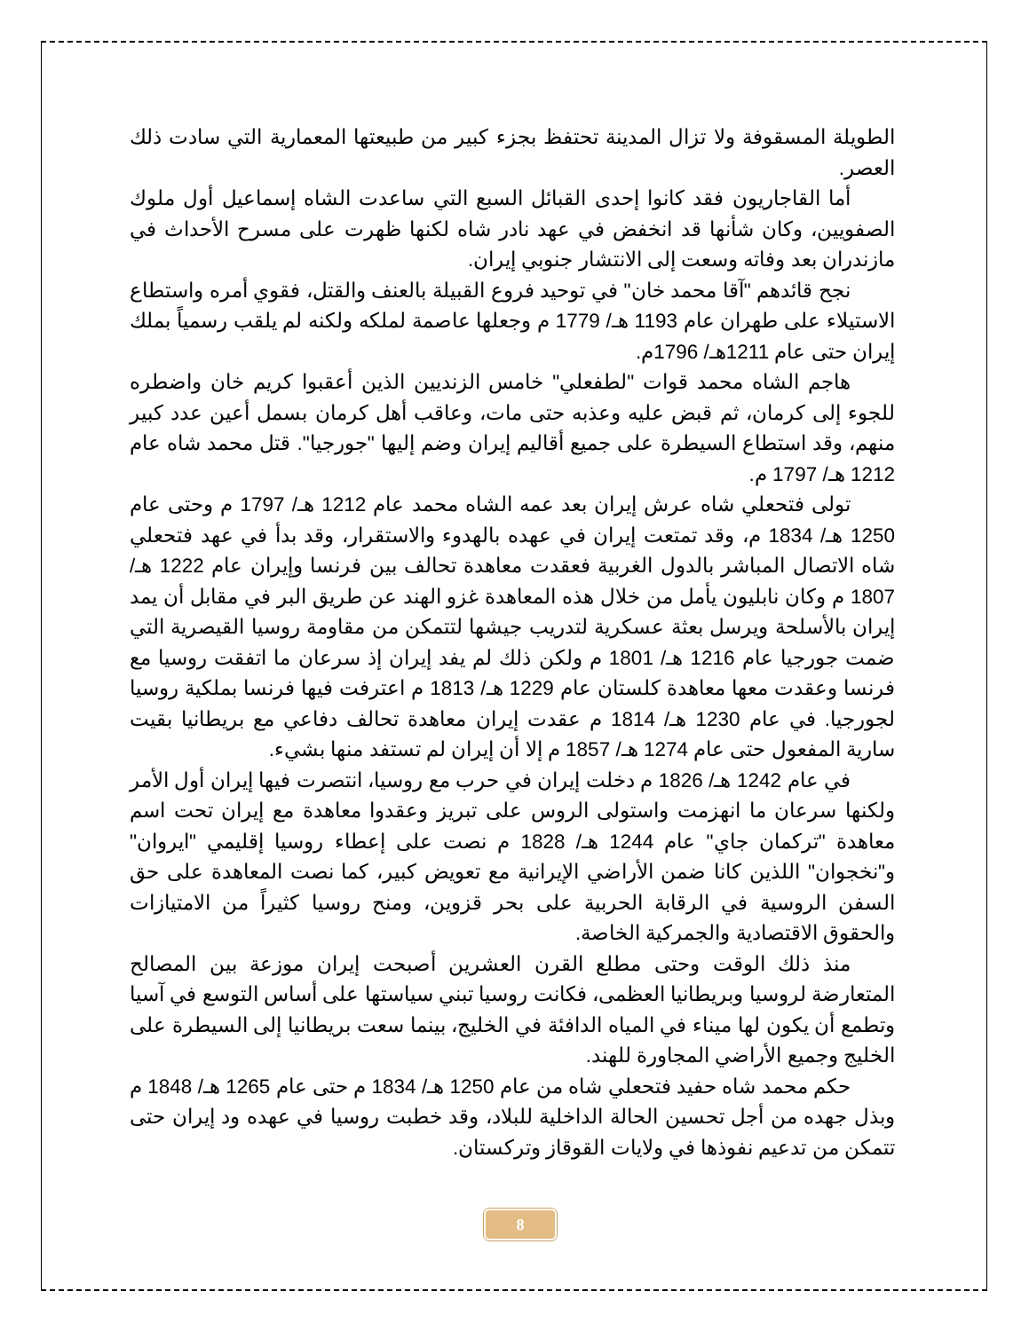الطويلة المسقوفة ولا تزال المدينة تحتفظ بجزء كبير من طبيعتها المعمارية التي سادت ذلك العصر.
أما القاجاريون فقد كانوا إحدى القبائل السبع التي ساعدت الشاه إسماعيل أول ملوك الصفويين، وكان شأنها قد انخفض في عهد نادر شاه لكنها ظهرت على مسرح الأحداث في مازندران بعد وفاته وسعت إلى الانتشار جنوبي إيران.
نجح قائدهم "آقا محمد خان" في توحيد فروع القبيلة بالعنف والقتل، فقوي أمره واستطاع الاستيلاء على طهران عام 1193 هـ/ 1779 م وجعلها عاصمة لملكه ولكنه لم يلقب رسمياً بملك إيران حتى عام 1211هـ/ 1796م.
هاجم الشاه محمد قوات "لطفعلي" خامس الزنديين الذين أعقبوا كريم خان واضطره للجوء إلى كرمان، ثم قبض عليه وعذبه حتى مات، وعاقب أهل كرمان بسمل أعين عدد كبير منهم، وقد استطاع السيطرة على جميع أقاليم إيران وضم إليها "جورجيا". قتل محمد شاه عام 1212 هـ/ 1797 م.
تولى فتحعلي شاه عرش إيران بعد عمه الشاه محمد عام 1212 هـ/ 1797 م وحتى عام 1250 هـ/ 1834 م، وقد تمتعت إيران في عهده بالهدوء والاستقرار، وقد بدأ في عهد فتحعلي شاه الاتصال المباشر بالدول الغربية فعقدت معاهدة تحالف بين فرنسا وإيران عام 1222 هـ/ 1807 م وكان نابليون يأمل من خلال هذه المعاهدة غزو الهند عن طريق البر في مقابل أن يمد إيران بالأسلحة ويرسل بعثة عسكرية لتدريب جيشها لتتمكن من مقاومة روسيا القيصرية التي ضمت جورجيا عام 1216 هـ/ 1801 م ولكن ذلك لم يفد إيران إذ سرعان ما اتفقت روسيا مع فرنسا وعقدت معها معاهدة كلستان عام 1229 هـ/ 1813 م اعترفت فيها فرنسا بملكية روسيا لجورجيا. في عام 1230 هـ/ 1814 م عقدت إيران معاهدة تحالف دفاعي مع بريطانيا بقيت سارية المفعول حتى عام 1274 هـ/ 1857 م إلا أن إيران لم تستفد منها بشيء.
في عام 1242 هـ/ 1826 م دخلت إيران في حرب مع روسيا، انتصرت فيها إيران أول الأمر ولكنها سرعان ما انهزمت واستولى الروس على تبريز وعقدوا معاهدة مع إيران تحت اسم معاهدة "تركمان جاي" عام 1244 هـ/ 1828 م نصت على إعطاء روسيا إقليمي "ايروان" و"نخجوان" اللذين كانا ضمن الأراضي الإيرانية مع تعويض كبير، كما نصت المعاهدة على حق السفن الروسية في الرقابة الحربية على بحر قزوين، ومنح روسيا كثيراً من الامتيازات والحقوق الاقتصادية والجمركية الخاصة.
منذ ذلك الوقت وحتى مطلع القرن العشرين أصبحت إيران موزعة بين المصالح المتعارضة لروسيا وبريطانيا العظمى، فكانت روسيا تبني سياستها على أساس التوسع في آسيا وتطمع أن يكون لها ميناء في المياه الدافئة في الخليج، بينما سعت بريطانيا إلى السيطرة على الخليج وجميع الأراضي المجاورة للهند.
حكم محمد شاه حفيد فتحعلي شاه من عام 1250 هـ/ 1834 م حتى عام 1265 هـ/ 1848 م وبذل جهده من أجل تحسين الحالة الداخلية للبلاد، وقد خطبت روسيا في عهده ود إيران حتى تتمكن من تدعيم نفوذها في ولايات القوقاز وتركستان.
8